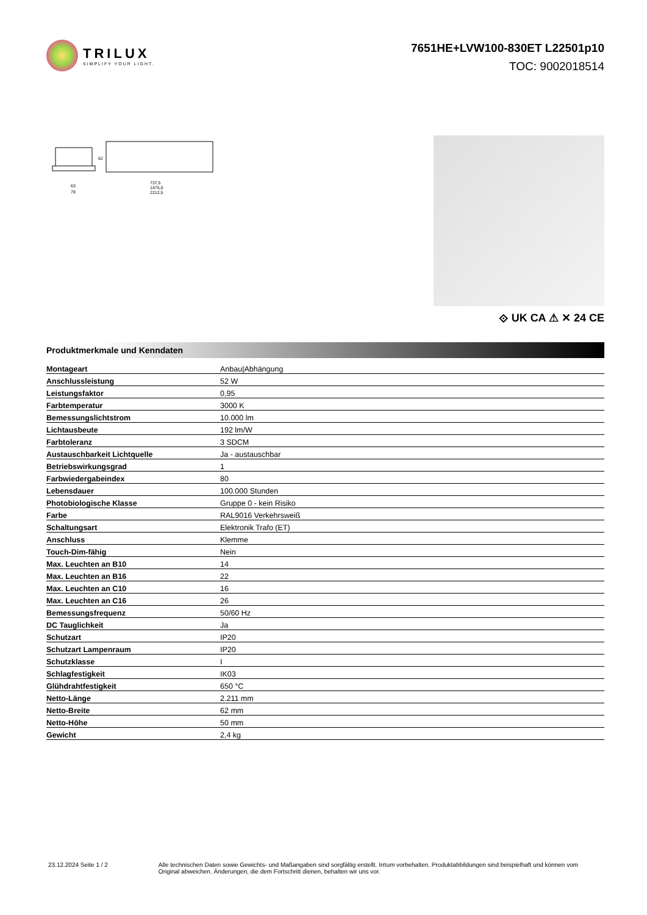TRILUX
SIMPLIFY YOUR LIGHT.
7651HE+LVW100-830ET L22501p10
TOC: 9002018514
63
78
737,5
1475,0
2212,5
62
⟐ UK CA ⚠ ✕ 24 CE
Produktmerkmale und Kenndaten
| Montageart | Anbau/Abhängung |
| Anschlussleistung | 52 W |
| Leistungsfaktor | 0,95 |
| Farbtemperatur | 3000 K |
| Bemessungslichtstrom | 10.000 lm |
| Lichtausbeute | 192 lm/W |
| Farbtoleranz | 3 SDCM |
| Austauschbarkeit Lichtquelle | Ja - austauschbar |
| Betriebswirkungsgrad | 1 |
| Farbwiedergabeindex | 80 |
| Lebensdauer | 100.000 Stunden |
| Photobiologische Klasse | Gruppe 0 - kein Risiko |
| Farbe | RAL9016 Verkehrsweiß |
| Schaltungsart | Elektronik Trafo (ET) |
| Anschluss | Klemme |
| Touch-Dim-fähig | Nein |
| Max. Leuchten an B10 | 14 |
| Max. Leuchten an B16 | 22 |
| Max. Leuchten an C10 | 16 |
| Max. Leuchten an C16 | 26 |
| Bemessungsfrequenz | 50/60 Hz |
| DC Tauglichkeit | Ja |
| Schutzart | IP20 |
| Schutzart Lampenraum | IP20 |
| Schutzklasse | I |
| Schlagfestigkeit | IK03 |
| Glühdrahtfestigkeit | 650 °C |
| Netto-Länge | 2.211 mm |
| Netto-Breite | 62 mm |
| Netto-Höhe | 50 mm |
| Gewicht | 2,4 kg |
23.12.2024 Seite 1 / 2 Alle technischen Daten sowie Gewichts- und Maßangaben sind sorgfältig erstellt. Irrtum vorbehalten. Produktabbildungen sind beispielhaft und können vom Original abweichen. Änderungen, die dem Fortschritt dienen, behalten wir uns vor.